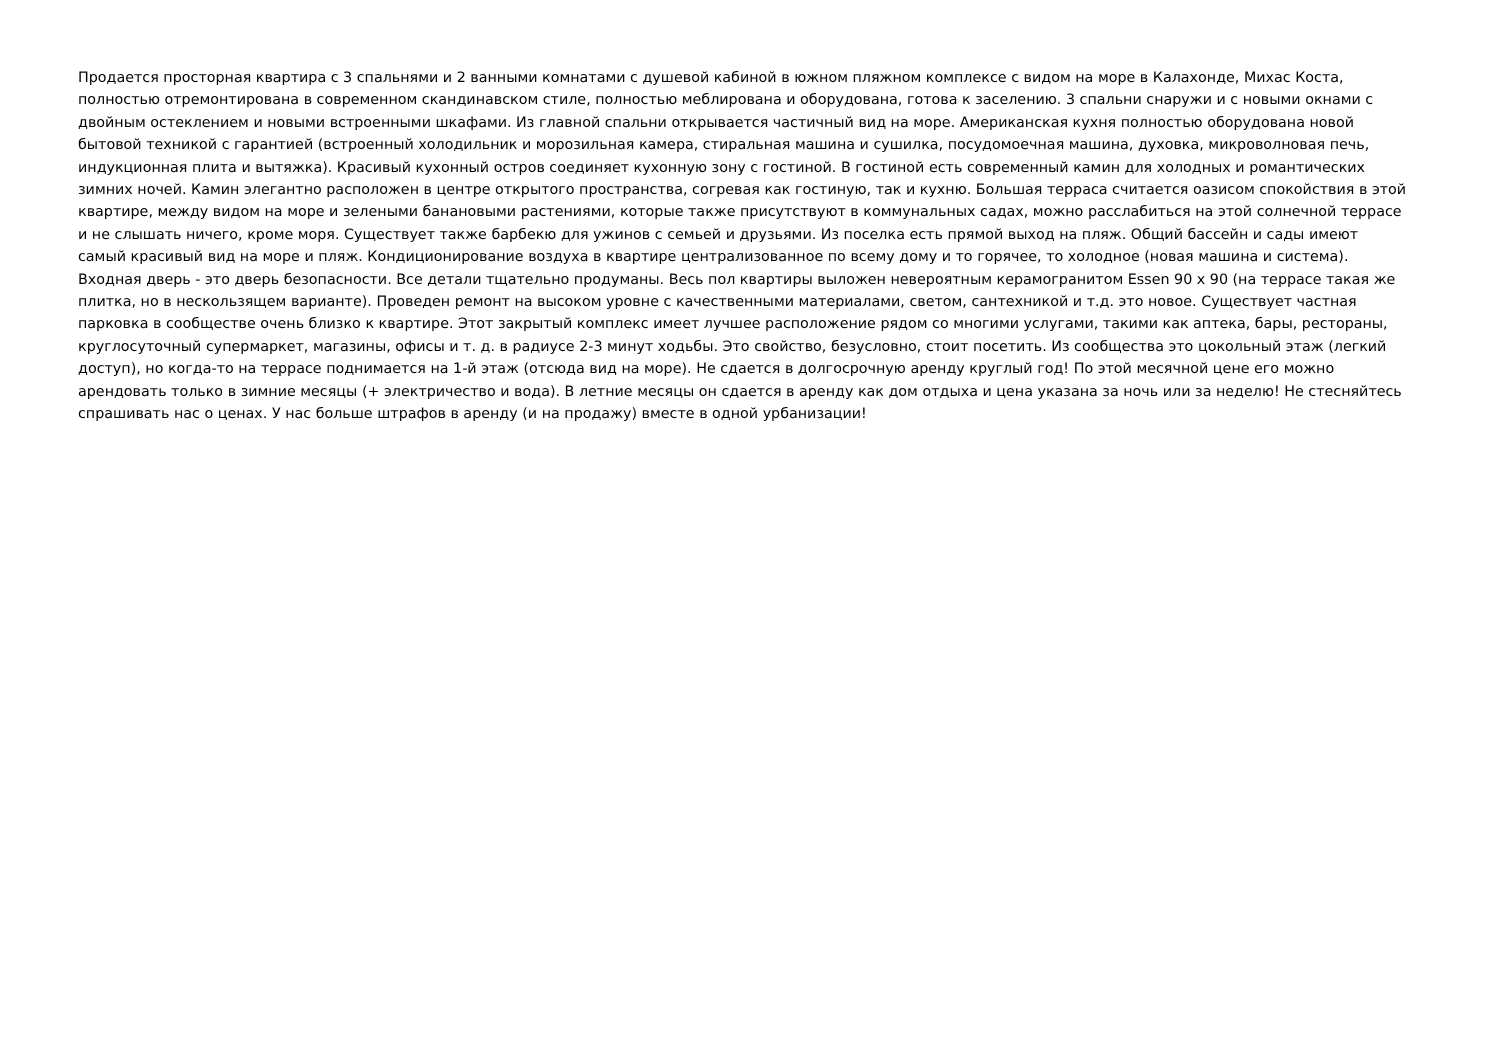Продается просторная квартира с 3 спальнями и 2 ванными комнатами с душевой кабиной в южном пляжном комплексе с видом на море в Калахонде, Михас Коста, полностью отремонтирована в современном скандинавском стиле, полностью меблирована и оборудована, готова к заселению. 3 спальни снаружи и с новыми окнами с двойным остеклением и новыми встроенными шкафами. Из главной спальни открывается частичный вид на море. Американская кухня полностью оборудована новой бытовой техникой с гарантией (встроенный холодильник и морозильная камера, стиральная машина и сушилка, посудомоечная машина, духовка, микроволновая печь, индукционная плита и вытяжка). Красивый кухонный остров соединяет кухонную зону с гостиной. В гостиной есть современный камин для холодных и романтических зимних ночей. Камин элегантно расположен в центре открытого пространства, согревая как гостиную, так и кухню. Большая терраса считается оазисом спокойствия в этой квартире, между видом на море и зелеными банановыми растениями, которые также присутствуют в коммунальных садах, можно расслабиться на этой солнечной террасе и не слышать ничего, кроме моря. Существует также барбекю для ужинов с семьей и друзьями. Из поселка есть прямой выход на пляж. Общий бассейн и сады имеют самый красивый вид на море и пляж. Кондиционирование воздуха в квартире централизованное по всему дому и то горячее, то холодное (новая машина и система). Входная дверь - это дверь безопасности. Все детали тщательно продуманы. Весь пол квартиры выложен невероятным керамогранитом Essen 90 x 90 (на террасе такая же плитка, но в нескользящем варианте). Проведен ремонт на высоком уровне с качественными материалами, светом, сантехникой и т.д. это новое. Существует частная парковка в сообществе очень близко к квартире. Этот закрытый комплекс имеет лучшее расположение рядом со многими услугами, такими как аптека, бары, рестораны, круглосуточный супермаркет, магазины, офисы и т. д. в радиусе 2-3 минут ходьбы. Это свойство, безусловно, стоит посетить. Из сообщества это цокольный этаж (легкий доступ), но когда-то на террасе поднимается на 1-й этаж (отсюда вид на море). Не сдается в долгосрочную аренду круглый год! По этой месячной цене его можно арендовать только в зимние месяцы (+ электричество и вода). В летние месяцы он сдается в аренду как дом отдыха и цена указана за ночь или за неделю! Не стесняйтесь спрашивать нас о ценах. У нас больше штрафов в аренду (и на продажу) вместе в одной урбанизации!